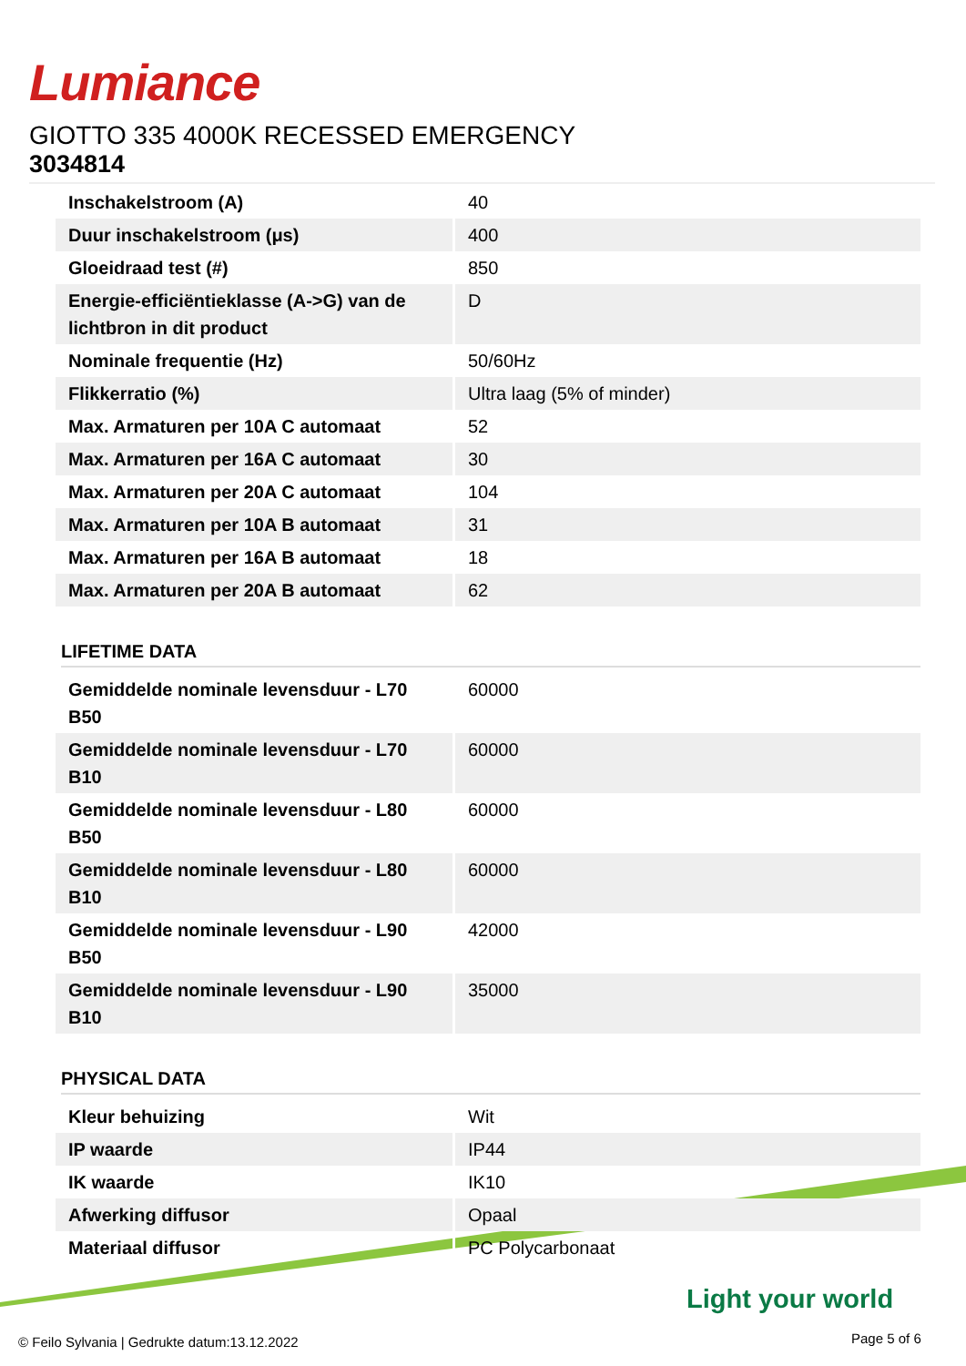Lumiance
GIOTTO 335 4000K RECESSED EMERGENCY
3034814
| Inschakelstroom (A) | 40 |
| Duur inschakelstroom (μs) | 400 |
| Gloeidraad test (#) | 850 |
| Energie-efficiëntieklasse (A->G) van de lichtbron in dit product | D |
| Nominale frequentie (Hz) | 50/60Hz |
| Flikkerratio (%) | Ultra laag (5% of minder) |
| Max. Armaturen per 10A C automaat | 52 |
| Max. Armaturen per 16A C automaat | 30 |
| Max. Armaturen per 20A C automaat | 104 |
| Max. Armaturen per 10A B automaat | 31 |
| Max. Armaturen per 16A B automaat | 18 |
| Max. Armaturen per 20A B automaat | 62 |
LIFETIME DATA
| Gemiddelde nominale levensduur - L70 B50 | 60000 |
| Gemiddelde nominale levensduur - L70 B10 | 60000 |
| Gemiddelde nominale levensduur - L80 B50 | 60000 |
| Gemiddelde nominale levensduur - L80 B10 | 60000 |
| Gemiddelde nominale levensduur - L90 B50 | 42000 |
| Gemiddelde nominale levensduur - L90 B10 | 35000 |
PHYSICAL DATA
| Kleur behuizing | Wit |
| IP waarde | IP44 |
| IK waarde | IK10 |
| Afwerking diffusor | Opaal |
| Materiaal diffusor | PC Polycarbonaat |
Light your world
© Feilo Sylvania | Gedrukte datum:13.12.2022
Page 5 of 6